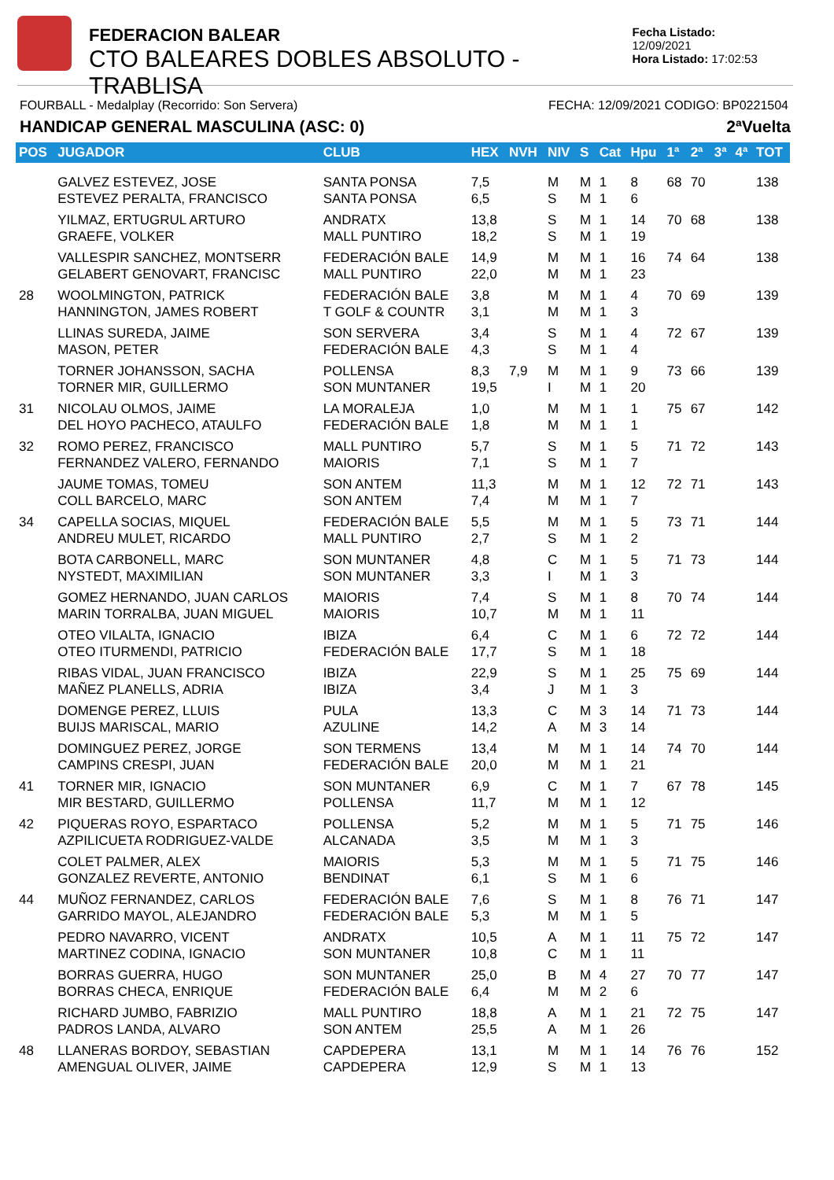FEDERACION BALEAR
CTO BALEARES DOBLES ABSOLUTO - TRABLISA
Fecha Listado: 12/09/2021
Hora Listado: 17:02:53
FOURBALL - Medalplay (Recorrido: Son Servera) FECHA: 12/09/2021 CODIGO: BP0221504
HANDICAP GENERAL MASCULINA (ASC: 0) 2ªVuelta
| POS | JUGADOR | CLUB | HEX | NVH | NIV | S | Cat | Hpu | 1ª | 2ª | 3ª | 4ª | TOT |
| --- | --- | --- | --- | --- | --- | --- | --- | --- | --- | --- | --- | --- | --- |
| | GALVEZ ESTEVEZ, JOSE ESTEVEZ PERALTA, FRANCISCO | SANTA PONSA SANTA PONSA | 7,5 6,5 | | M S | M M | 1 1 | 8 6 | 68 | 70 | | | 138 |
| | YILMAZ, ERTUGRUL ARTURO GRAEFE, VOLKER | ANDRATX MALL PUNTIRO | 13,8 18,2 | | S S | M M | 1 1 | 14 19 | 70 | 68 | | | 138 |
| | VALLESPIR SANCHEZ, MONTSERR GELABERT GENOVART, FRANCISC | FEDERACIÓN BALE MALL PUNTIRO | 14,9 22,0 | | M M | M M | 1 1 | 16 23 | 74 | 64 | | | 138 |
| 28 | WOOLMINGTON, PATRICK HANNINGTON, JAMES ROBERT | FEDERACIÓN BALE T GOLF & COUNTR | 3,8 3,1 | | M M | M M | 1 1 | 4 3 | 70 | 69 | | | 139 |
| | LLINAS SUREDA, JAIME MASON, PETER | SON SERVERA FEDERACIÓN BALE | 3,4 4,3 | | S S | M M | 1 1 | 4 4 | 72 | 67 | | | 139 |
| | TORNER JOHANSSON, SACHA TORNER MIR, GUILLERMO | POLLENSA SON MUNTANER | 8,3 19,5 | 7,9 | M I | M M | 1 1 | 9 20 | 73 | 66 | | | 139 |
| 31 | NICOLAU OLMOS, JAIME DEL HOYO PACHECO, ATAULFO | LA MORALEJA FEDERACIÓN BALE | 1,0 1,8 | | M M | M M | 1 1 | 1 1 | 75 | 67 | | | 142 |
| 32 | ROMO PEREZ, FRANCISCO FERNANDEZ VALERO, FERNANDO | MALL PUNTIRO MAIORIS | 5,7 7,1 | | S S | M M | 1 1 | 5 7 | 71 | 72 | | | 143 |
| | JAUME TOMAS, TOMEU COLL BARCELO, MARC | SON ANTEM SON ANTEM | 11,3 7,4 | | M M | M M | 1 1 | 12 7 | 72 | 71 | | | 143 |
| 34 | CAPELLA SOCIAS, MIQUEL ANDREU MULET, RICARDO | FEDERACIÓN BALE MALL PUNTIRO | 5,5 2,7 | | M S | M M | 1 1 | 5 2 | 73 | 71 | | | 144 |
| | BOTA CARBONELL, MARC NYSTEDT, MAXIMILIAN | SON MUNTANER SON MUNTANER | 4,8 3,3 | | C I | M M | 1 1 | 5 3 | 71 | 73 | | | 144 |
| | GOMEZ HERNANDO, JUAN CARLOS MARIN TORRALBA, JUAN MIGUEL | MAIORIS MAIORIS | 7,4 10,7 | | S M | M M | 1 1 | 8 11 | 70 | 74 | | | 144 |
| | OTEO VILALTA, IGNACIO OTEO ITURMENDI, PATRICIO | IBIZA FEDERACIÓN BALE | 6,4 17,7 | | C S | M M | 1 1 | 6 18 | 72 | 72 | | | 144 |
| | RIBAS VIDAL, JUAN FRANCISCO MAÑEZ PLANELLS, ADRIA | IBIZA IBIZA | 22,9 3,4 | | S J | M M | 1 1 | 25 3 | 75 | 69 | | | 144 |
| | DOMENGE PEREZ, LLUIS BUIJS MARISCAL, MARIO | PULA AZULINE | 13,3 14,2 | | C A | M M | 3 3 | 14 14 | 71 | 73 | | | 144 |
| | DOMINGUEZ PEREZ, JORGE CAMPINS CRESPI, JUAN | SON TERMENS FEDERACIÓN BALE | 13,4 20,0 | | M M | M M | 1 1 | 14 21 | 74 | 70 | | | 144 |
| 41 | TORNER MIR, IGNACIO MIR BESTARD, GUILLERMO | SON MUNTANER POLLENSA | 6,9 11,7 | | C M | M M | 1 1 | 7 12 | 67 | 78 | | | 145 |
| 42 | PIQUERAS ROYO, ESPARTACO AZPILICUETA RODRIGUEZ-VALDE | POLLENSA ALCANADA | 5,2 3,5 | | M M | M M | 1 1 | 5 3 | 71 | 75 | | | 146 |
| | COLET PALMER, ALEX GONZALEZ REVERTE, ANTONIO | MAIORIS BENDINAT | 5,3 6,1 | | M S | M M | 1 1 | 5 6 | 71 | 75 | | | 146 |
| 44 | MUÑOZ FERNANDEZ, CARLOS GARRIDO MAYOL, ALEJANDRO | FEDERACIÓN BALE FEDERACIÓN BALE | 7,6 5,3 | | S M | M M | 1 1 | 8 5 | 76 | 71 | | | 147 |
| | PEDRO NAVARRO, VICENT MARTINEZ CODINA, IGNACIO | ANDRATX SON MUNTANER | 10,5 10,8 | | A C | M M | 1 1 | 11 11 | 75 | 72 | | | 147 |
| | BORRAS GUERRA, HUGO BORRAS CHECA, ENRIQUE | SON MUNTANER FEDERACIÓN BALE | 25,0 6,4 | | B M | M M | 4 2 | 27 6 | 70 | 77 | | | 147 |
| | RICHARD JUMBO, FABRIZIO PADROS LANDA, ALVARO | MALL PUNTIRO SON ANTEM | 18,8 25,5 | | A A | M M | 1 1 | 21 26 | 72 | 75 | | | 147 |
| 48 | LLANERAS BORDOY, SEBASTIAN AMENGUAL OLIVER, JAIME | CAPDEPERA CAPDEPERA | 13,1 12,9 | | M S | M M | 1 1 | 14 13 | 76 | 76 | | | 152 |